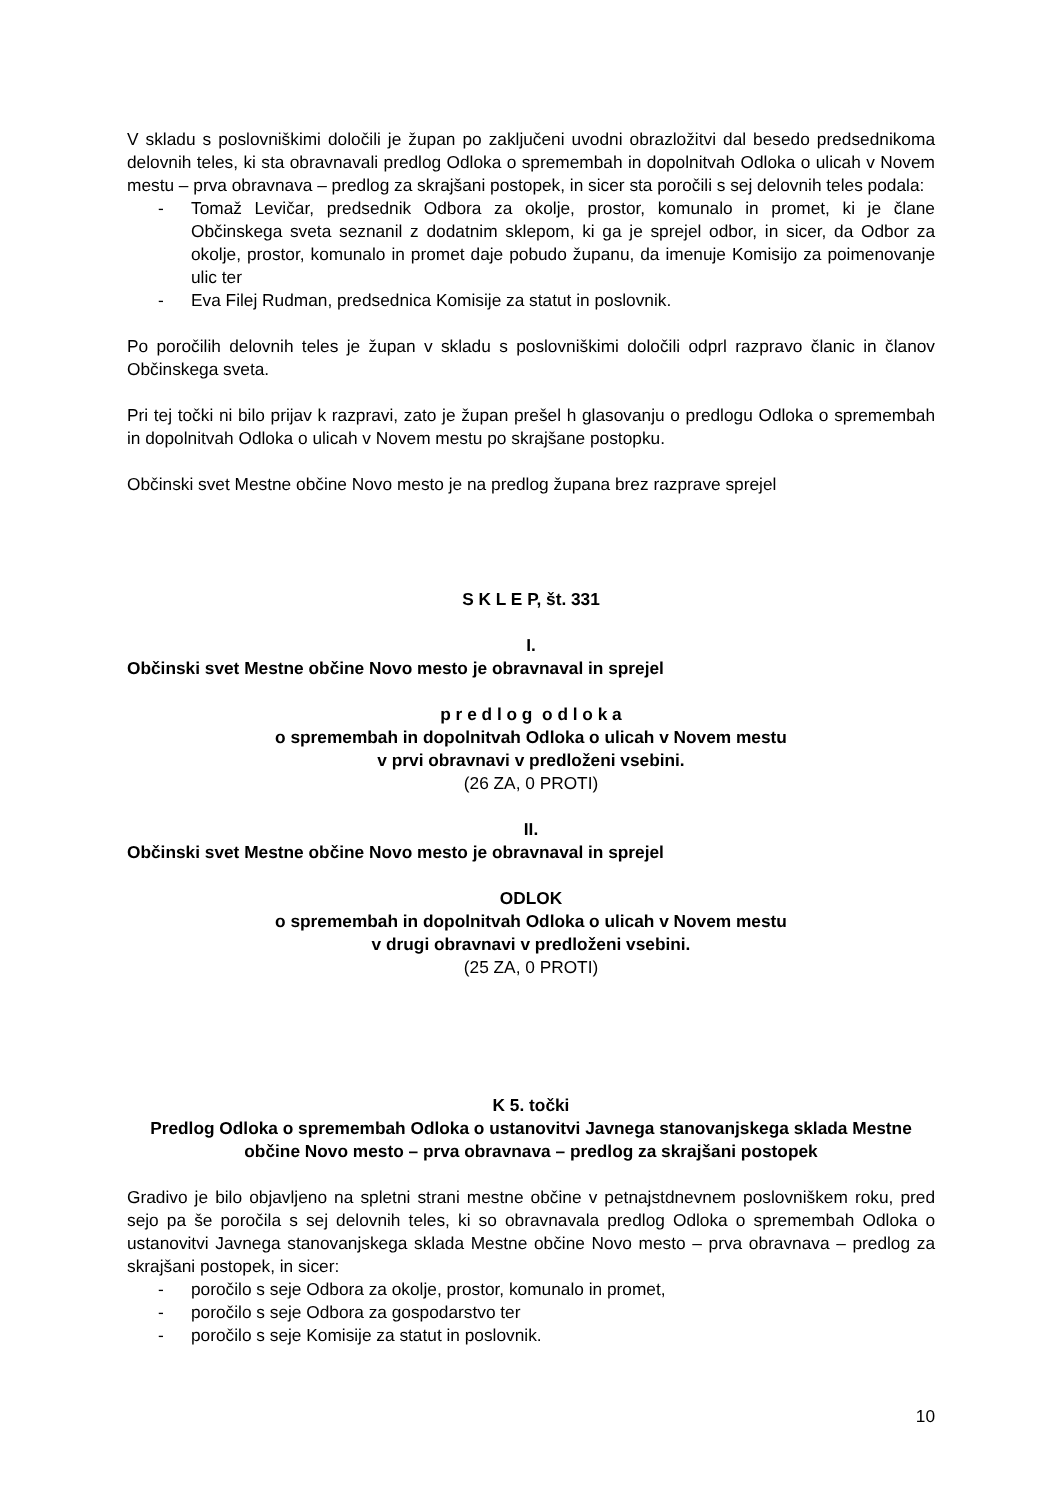V skladu s poslovniškimi določili je župan po zaključeni uvodni obrazložitvi dal besedo predsednikoma delovnih teles, ki sta obravnavali predlog Odloka o spremembah in dopolnitvah Odloka o ulicah v Novem mestu – prva obravnava – predlog za skrajšani postopek, in sicer sta poročili s sej delovnih teles podala:
- Tomaž Levičar, predsednik Odbora za okolje, prostor, komunalo in promet, ki je člane Občinskega sveta seznanil z dodatnim sklepom, ki ga je sprejel odbor, in sicer, da Odbor za okolje, prostor, komunalo in promet daje pobudo županu, da imenuje Komisijo za poimenovanje ulic ter
- Eva Filej Rudman, predsednica Komisije za statut in poslovnik.
Po poročilih delovnih teles je župan v skladu s poslovniškimi določili odprl razpravo članic in članov Občinskega sveta.
Pri tej točki ni bilo prijav k razpravi, zato je župan prešel h glasovanju o predlogu Odloka o spremembah in dopolnitvah Odloka o ulicah v Novem mestu po skrajšane postopku.
Občinski svet Mestne občine Novo mesto je na predlog župana brez razprave sprejel
S K L E P, št. 331
I.
Občinski svet Mestne občine Novo mesto je obravnaval in sprejel
p r e d l o g o d l o k a
o spremembah in dopolnitvah Odloka o ulicah v Novem mestu
v prvi obravnavi v predloženi vsebini.
(26 ZA, 0 PROTI)
II.
Občinski svet Mestne občine Novo mesto je obravnaval in sprejel
ODLOK
o spremembah in dopolnitvah Odloka o ulicah v Novem mestu
v drugi obravnavi v predloženi vsebini.
(25 ZA, 0 PROTI)
K 5. točki
Predlog Odloka o spremembah Odloka o ustanovitvi Javnega stanovanjskega sklada Mestne občine Novo mesto – prva obravnava – predlog za skrajšani postopek
Gradivo je bilo objavljeno na spletni strani mestne občine v petnajstdnevnem poslovniškem roku, pred sejo pa še poročila s sej delovnih teles, ki so obravnavala predlog Odloka o spremembah Odloka o ustanovitvi Javnega stanovanjskega sklada Mestne občine Novo mesto – prva obravnava – predlog za skrajšani postopek, in sicer:
- poročilo s seje Odbora za okolje, prostor, komunalo in promet,
- poročilo s seje Odbora za gospodarstvo ter
- poročilo s seje Komisije za statut in poslovnik.
10